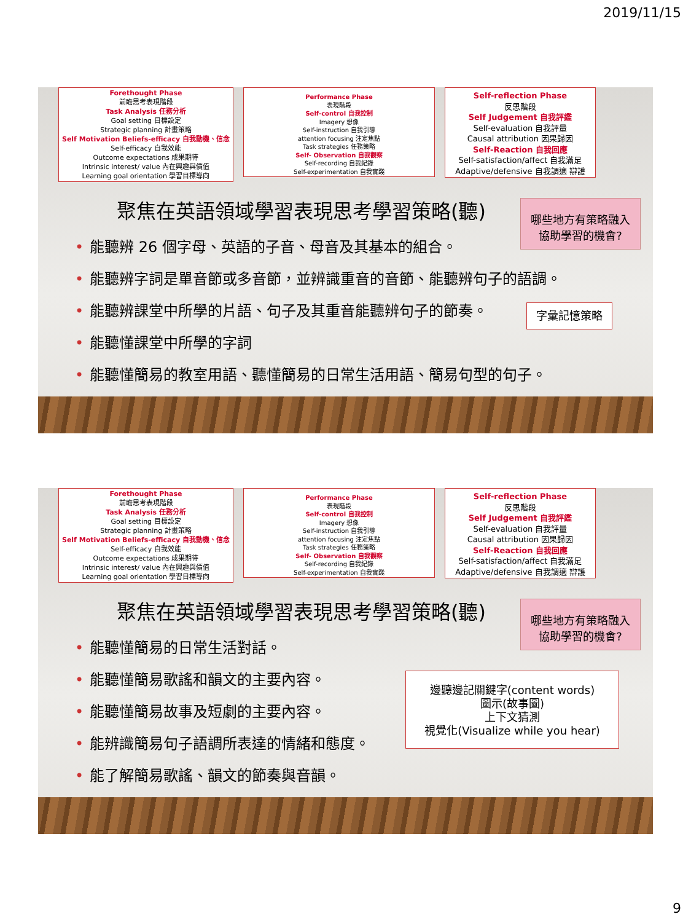2019/11/15
Forethought Phase
前瞻思考表現階段
Task Analysis 任務分析
Goal setting 目標設定
Strategic planning 計畫策略
Self Motivation Beliefs-efficacy 自我動機、信念
Self-efficacy 自我效能
Outcome expectations 成果期待
Intrinsic interest/ value 內在興趣與價值
Learning goal orientation 學習目標導向
Performance Phase
表現階段
Self-control 自我控制
Imagery 想像
Self-instruction 自我引導
attention focusing 注定焦點
Task strategies 任務策略
Self- Observation 自我觀察
Self-recording 自我紀錄
Self-experimentation 自我實踐
Self-reflection Phase
反思階段
Self Judgement 自我評鑑
Self-evaluation 自我評量
Causal attribution 因果歸因
Self-Reaction 自我回應
Self-satisfaction/affect 自我滿足
Adaptive/defensive 自我調適 辯護
聚焦在英語領域學習表現思考學習策略(聽)
哪些地方有策略融入
協助學習的機會?
能聽辨 26 個字母、英語的子音、母音及其基本的組合。
能聽辨字詞是單音節或多音節，並辨識重音的音節、能聽辨句子的語調。
能聽辨課堂中所學的片語、句子及其重音能聽辨句子的節奏。
能聽懂課堂中所學的字詞
能聽懂簡易的教室用語、聽懂簡易的日常生活用語、簡易句型的句子。
字彙記憶策略
Forethought Phase
前瞻思考表現階段
Task Analysis 任務分析
Goal setting 目標設定
Strategic planning 計畫策略
Self Motivation Beliefs-efficacy 自我動機、信念
Self-efficacy 自我效能
Outcome expectations 成果期待
Intrinsic interest/ value 內在興趣與價值
Learning goal orientation 學習目標導向
Performance Phase
表現階段
Self-control 自我控制
Imagery 想像
Self-instruction 自我引導
attention focusing 注定焦點
Task strategies 任務策略
Self- Observation 自我觀察
Self-recording 自我紀錄
Self-experimentation 自我實踐
Self-reflection Phase
反思階段
Self Judgement 自我評鑑
Self-evaluation 自我評量
Causal attribution 因果歸因
Self-Reaction 自我回應
Self-satisfaction/affect 自我滿足
Adaptive/defensive 自我調適 辯護
聚焦在英語領域學習表現思考學習策略(聽)
哪些地方有策略融入
協助學習的機會?
能聽懂簡易的日常生活對話。
能聽懂簡易歌謠和韻文的主要內容。
能聽懂簡易故事及短劇的主要內容。
能辨識簡易句子語調所表達的情緒和態度。
能了解簡易歌謠、韻文的節奏與音韻。
邊聽邊記關鍵字(content words)
圖示(故事圖)
上下文猜測
視覺化(Visualize while you hear)
9